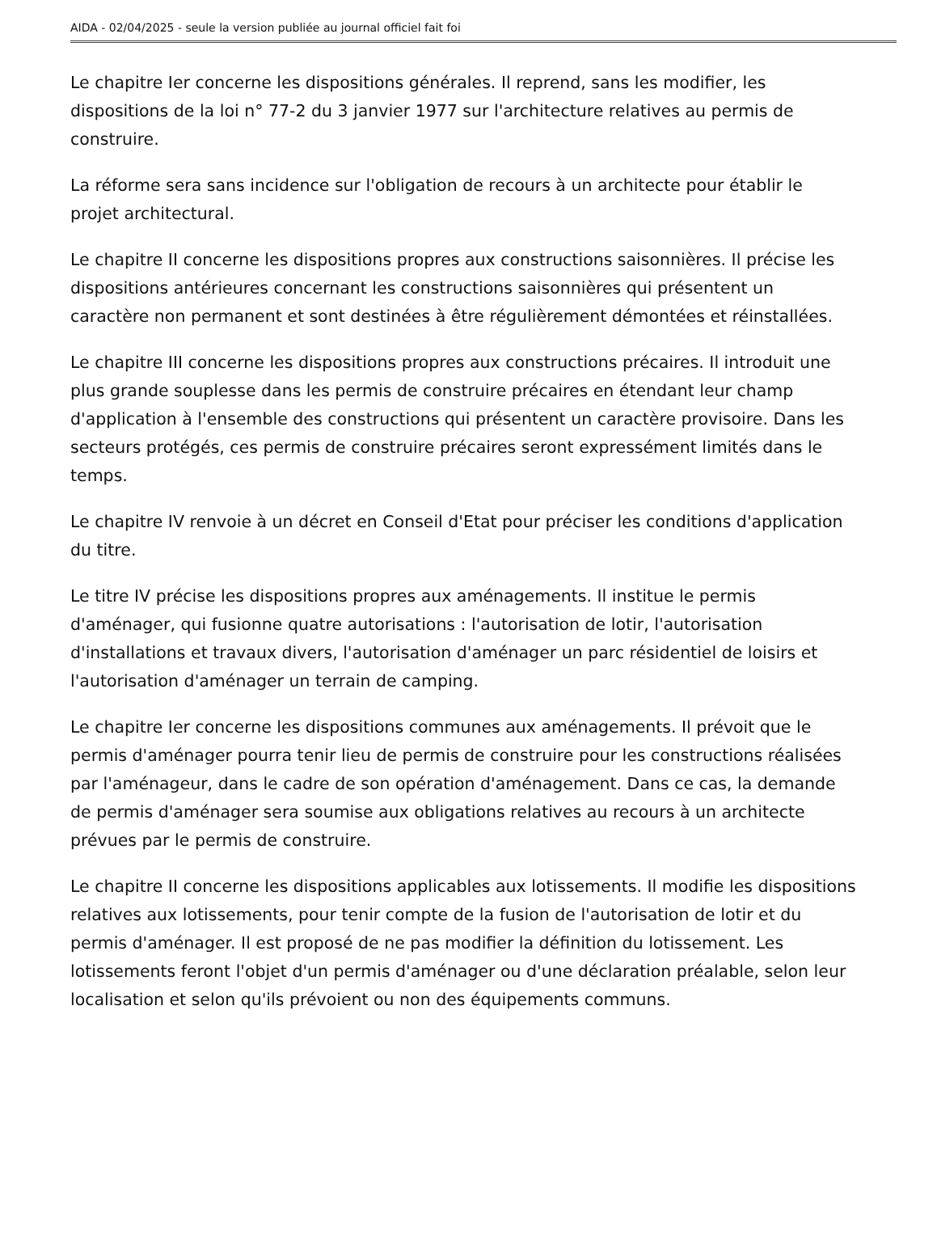AIDA - 02/04/2025 - seule la version publiée au journal officiel fait foi
Le chapitre Ier concerne les dispositions générales. Il reprend, sans les modifier, les dispositions de la loi n° 77-2 du 3 janvier 1977 sur l'architecture relatives au permis de construire.
La réforme sera sans incidence sur l'obligation de recours à un architecte pour établir le projet architectural.
Le chapitre II concerne les dispositions propres aux constructions saisonnières. Il précise les dispositions antérieures concernant les constructions saisonnières qui présentent un caractère non permanent et sont destinées à être régulièrement démontées et réinstallées.
Le chapitre III concerne les dispositions propres aux constructions précaires. Il introduit une plus grande souplesse dans les permis de construire précaires en étendant leur champ d'application à l'ensemble des constructions qui présentent un caractère provisoire. Dans les secteurs protégés, ces permis de construire précaires seront expressément limités dans le temps.
Le chapitre IV renvoie à un décret en Conseil d'Etat pour préciser les conditions d'application du titre.
Le titre IV précise les dispositions propres aux aménagements. Il institue le permis d'aménager, qui fusionne quatre autorisations : l'autorisation de lotir, l'autorisation d'installations et travaux divers, l'autorisation d'aménager un parc résidentiel de loisirs et l'autorisation d'aménager un terrain de camping.
Le chapitre Ier concerne les dispositions communes aux aménagements. Il prévoit que le permis d'aménager pourra tenir lieu de permis de construire pour les constructions réalisées par l'aménageur, dans le cadre de son opération d'aménagement. Dans ce cas, la demande de permis d'aménager sera soumise aux obligations relatives au recours à un architecte prévues par le permis de construire.
Le chapitre II concerne les dispositions applicables aux lotissements. Il modifie les dispositions relatives aux lotissements, pour tenir compte de la fusion de l'autorisation de lotir et du permis d'aménager. Il est proposé de ne pas modifier la définition du lotissement. Les lotissements feront l'objet d'un permis d'aménager ou d'une déclaration préalable, selon leur localisation et selon qu'ils prévoient ou non des équipements communs.